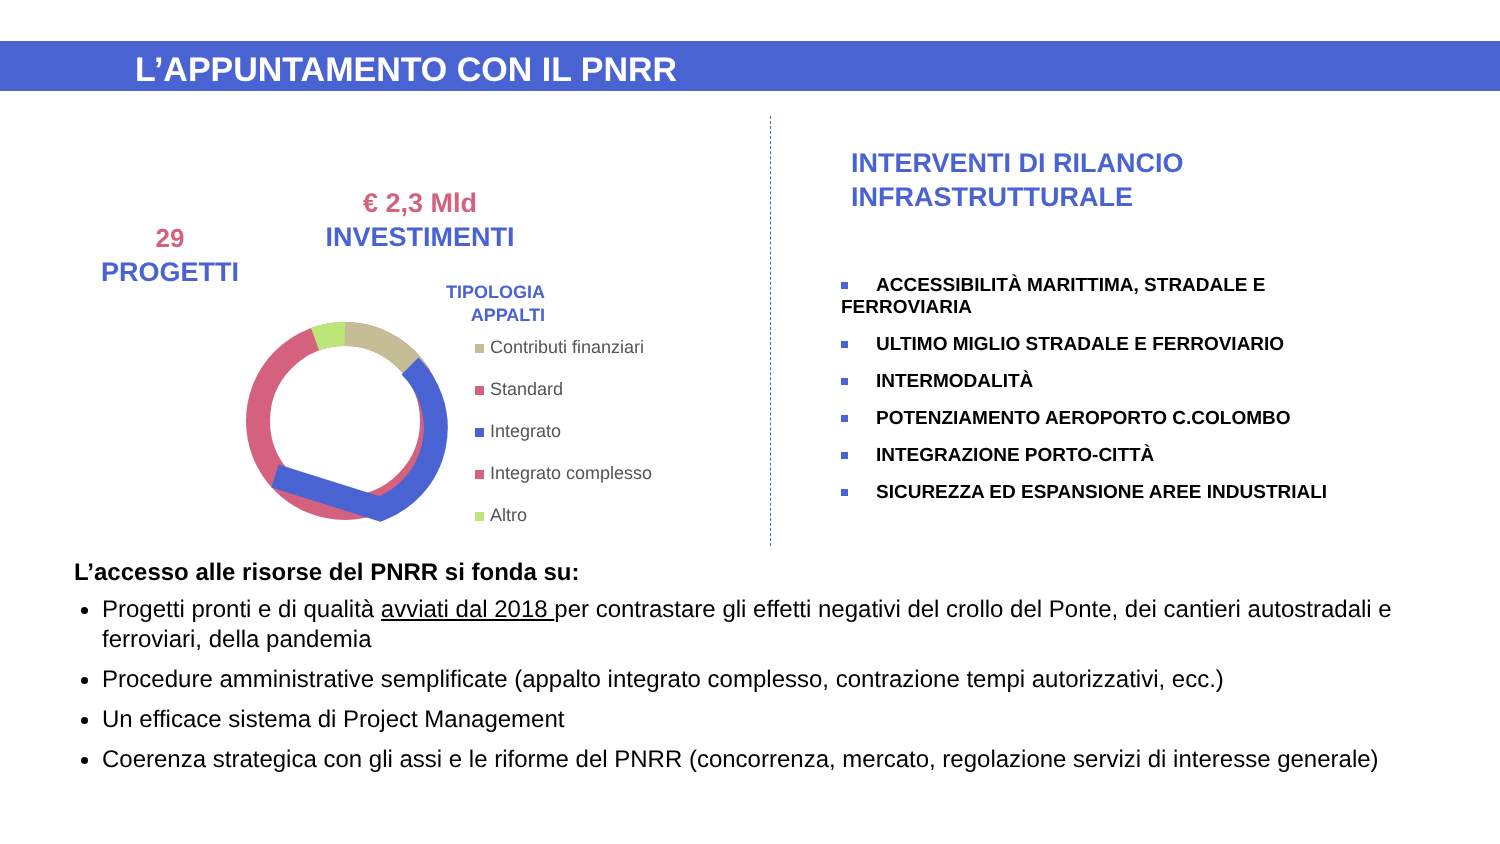L’APPUNTAMENTO CON IL PNRR
29
PROGETTI
€ 2,3 Mld
INVESTIMENTI
TIPOLOGIA
APPALTI
Contributi finanziari
Standard
Integrato
Integrato complesso
Altro
INTERVENTI DI RILANCIO
INFRASTRUTTURALE
ACCESSIBILITÀ MARITTIMA, STRADALE E FERROVIARIA
ULTIMO MIGLIO STRADALE E FERROVIARIO
INTERMODALITÀ
POTENZIAMENTO AEROPORTO C.COLOMBO
INTEGRAZIONE PORTO-CITTÀ
SICUREZZA ED ESPANSIONE AREE INDUSTRIALI
L’accesso alle risorse del PNRR si fonda su:
Progetti pronti e di qualità avviati dal 2018 per contrastare gli effetti negativi del crollo del Ponte, dei cantieri autostradali e ferroviari, della pandemia
Procedure amministrative semplificate (appalto integrato complesso, contrazione tempi autorizzativi, ecc.)
Un efficace sistema di Project Management
Coerenza strategica con gli assi e le riforme del PNRR (concorrenza, mercato, regolazione servizi di interesse generale)